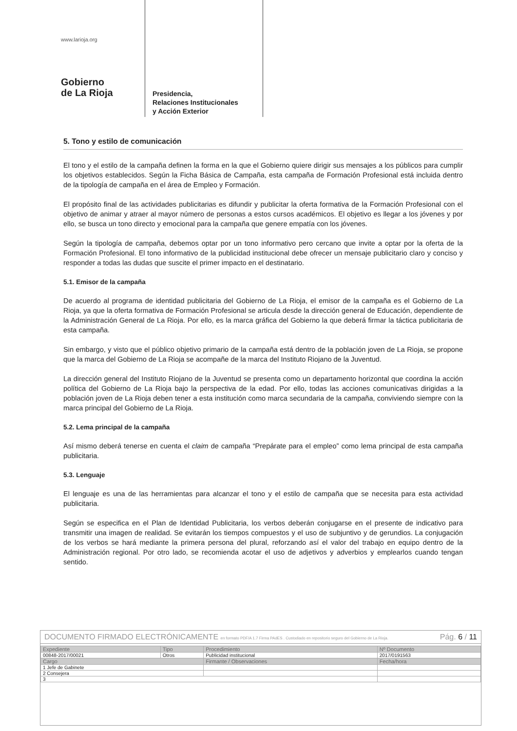www.larioja.org
Gobierno
de La Rioja
Presidencia,
Relaciones Institucionales
y Acción Exterior
5. Tono y estilo de comunicación
El tono y el estilo de la campaña definen la forma en la que el Gobierno quiere dirigir sus mensajes a los públicos para cumplir los objetivos establecidos. Según la Ficha Básica de Campaña, esta campaña de Formación Profesional está incluida dentro de la tipología de campaña en el área de Empleo y Formación.
El propósito final de las actividades publicitarias es difundir y publicitar la oferta formativa de la Formación Profesional con el objetivo de animar y atraer al mayor número de personas a estos cursos académicos. El objetivo es llegar a los jóvenes y por ello, se busca un tono directo y emocional para la campaña que genere empatía con los jóvenes.
Según la tipología de campaña, debemos optar por un tono informativo pero cercano que invite a optar por la oferta de la Formación Profesional. El tono informativo de la publicidad institucional debe ofrecer un mensaje publicitario claro y conciso y responder a todas las dudas que suscite el primer impacto en el destinatario.
5.1. Emisor de la campaña
De acuerdo al programa de identidad publicitaria del Gobierno de La Rioja, el emisor de la campaña es el Gobierno de La Rioja, ya que la oferta formativa de Formación Profesional se articula desde la dirección general de Educación, dependiente de la Administración General de La Rioja. Por ello, es la marca gráfica del Gobierno la que deberá firmar la táctica publicitaria de esta campaña.
Sin embargo, y visto que el público objetivo primario de la campaña está dentro de la población joven de La Rioja, se propone que la marca del Gobierno de La Rioja se acompañe de la marca del Instituto Riojano de la Juventud.
La dirección general del Instituto Riojano de la Juventud se presenta como un departamento horizontal que coordina la acción política del Gobierno de La Rioja bajo la perspectiva de la edad. Por ello, todas las acciones comunicativas dirigidas a la población joven de La Rioja deben tener a esta institución como marca secundaria de la campaña, conviviendo siempre con la marca principal del Gobierno de La Rioja.
5.2. Lema principal de la campaña
Así mismo deberá tenerse en cuenta el claim de campaña “Prepárate para el empleo” como lema principal de esta campaña publicitaria.
5.3. Lenguaje
El lenguaje es una de las herramientas para alcanzar el tono y el estilo de campaña que se necesita para esta actividad publicitaria.
Según se especifica en el Plan de Identidad Publicitaria, los verbos deberán conjugarse en el presente de indicativo para transmitir una imagen de realidad. Se evitarán los tiempos compuestos y el uso de subjuntivo y de gerundios. La conjugación de los verbos se hará mediante la primera persona del plural, reforzando así el valor del trabajo en equipo dentro de la Administración regional. Por otro lado, se recomienda acotar el uso de adjetivos y adverbios y emplearlos cuando tengan sentido.
DOCUMENTO FIRMADO ELECTRÓNICAMENTE en formato PDF/A 1.7 Firma PAdES . Custodiado en repositorio seguro del Gobierno de La Rioja. Pág. 6 / 11
| Expediente | Tipo | Procedimiento | Nº Documento |
| --- | --- | --- | --- |
| 00848-2017/00021 | Otros | Publicidad institucional | 2017/0191563 |
| Cargo | | Firmante / Observaciones | Fecha/hora |
| 1 Jefe de Gabinete | | | |
| 2 Consejera | | | |
| 3 | | | |